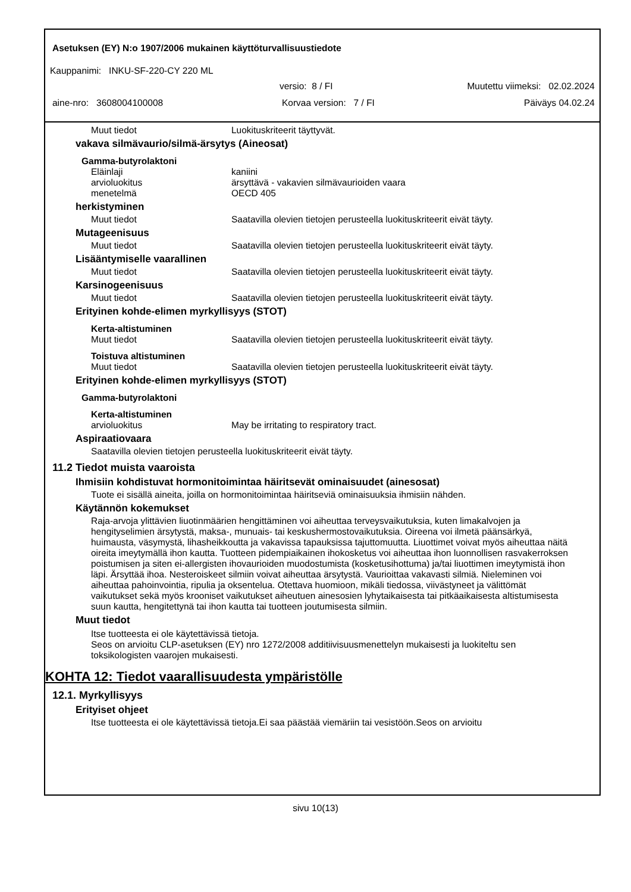Asetuksen (EY) N:o 1907/2006 mukainen käyttöturvallisuustiedote
Kauppanimi: INKU-SF-220-CY 220 ML
versio: 8 / FI Muutettu viimeksi: 02.02.2024
aine-nro: 3608004100008 Korvaa version: 7 / FI Päiväys 04.02.24
Muut tiedot Luokituskriteerit täyttyvät.
vakava silmävaurio/silmä-ärsytys (Aineosat)
Gamma-butyrolaktoni
Eläinlaji kaniini
arvioluokitus ärsyttävä - vakavien silmävaurioiden vaara
menetelmä OECD 405
herkistyminen
Muut tiedot Saatavilla olevien tietojen perusteella luokituskriteerit eivät täyty.
Mutageenisuus
Muut tiedot Saatavilla olevien tietojen perusteella luokituskriteerit eivät täyty.
Lisääntymiselle vaarallinen
Muut tiedot Saatavilla olevien tietojen perusteella luokituskriteerit eivät täyty.
Karsinogeenisuus
Muut tiedot Saatavilla olevien tietojen perusteella luokituskriteerit eivät täyty.
Erityinen kohde-elimen myrkyllisyys (STOT)
Kerta-altistuminen
Muut tiedot Saatavilla olevien tietojen perusteella luokituskriteerit eivät täyty.
Toistuva altistuminen
Muut tiedot Saatavilla olevien tietojen perusteella luokituskriteerit eivät täyty.
Erityinen kohde-elimen myrkyllisyys (STOT)
Gamma-butyrolaktoni
Kerta-altistuminen
arvioluokitus May be irritating to respiratory tract.
Aspiraatiovaara
Saatavilla olevien tietojen perusteella luokituskriteerit eivät täyty.
11.2 Tiedot muista vaaroista
Ihmisiin kohdistuvat hormonitoimintaa häiritsevät ominaisuudet (ainesosat)
Tuote ei sisällä aineita, joilla on hormonitoimintaa häiritseviä ominaisuuksia ihmisiin nähden.
Käytännön kokemukset
Raja-arvoja ylittävien liuotinmäärien hengittäminen voi aiheuttaa terveysvaikutuksia, kuten limakalvojen ja hengityselimien ärsytystä, maksa-, munuais- tai keskushermostovaikutuksia. Oireena voi ilmetä päänsärkyä, huimausta, väsymystä, lihasheikkoutta ja vakavissa tapauksissa tajuttomuutta. Liuottimet voivat myös aiheuttaa näitä oireita imeytymällä ihon kautta. Tuotteen pidempiaikainen ihokosketus voi aiheuttaa ihon luonnollisen rasvakerroksen poistumisen ja siten ei-allergisten ihovaurioiden muodostumista (kosketusihottuma) ja/tai liuottimen imeytymistä ihon läpi. Ärsyttää ihoa. Nesteroiskeet silmiin voivat aiheuttaa ärsytystä. Vaurioittaa vakavasti silmiä. Nieleminen voi aiheuttaa pahoinvointia, ripulia ja oksentelua. Otettava huomioon, mikäli tiedossa, viivästyneet ja välittömät vaikutukset sekä myös krooniset vaikutukset aiheutuen ainesosien lyhytaikaisesta tai pitkäaikaisesta altistumisesta suun kautta, hengitettynä tai ihon kautta tai tuotteen joutumisesta silmiin.
Muut tiedot
Itse tuotteesta ei ole käytettävissä tietoja.
Seos on arvioitu CLP-asetuksen (EY) nro 1272/2008 additiivisuusmenettelyn mukaisesti ja luokiteltu sen toksikologisten vaarojen mukaisesti.
KOHTA 12: Tiedot vaarallisuudesta ympäristölle
12.1. Myrkyllisyys
Erityiset ohjeet
Itse tuotteesta ei ole käytettävissä tietoja.Ei saa päästää viemäriin tai vesistöön.Seos on arvioitu
sivu 10(13)